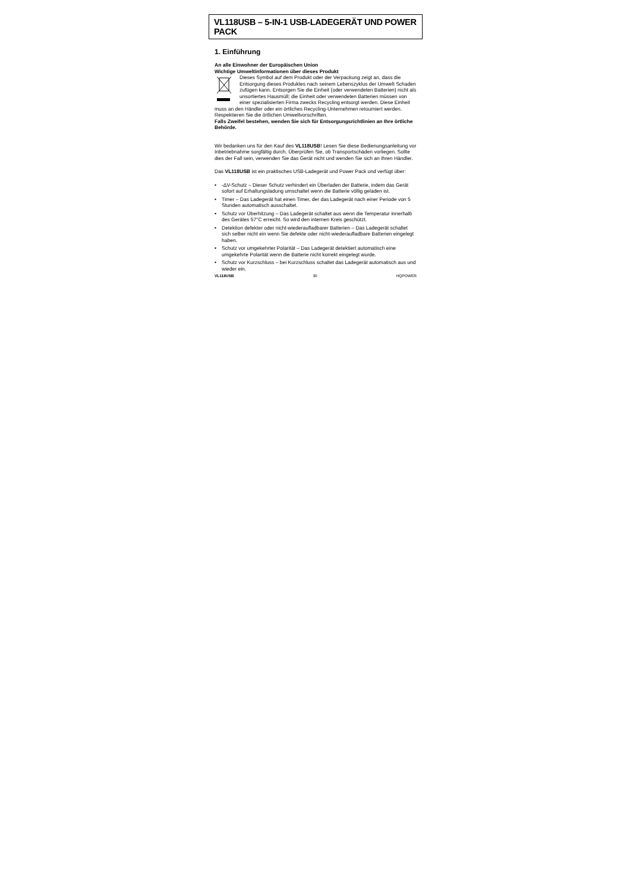VL118USB – 5-IN-1 USB-LADEGERÄT UND POWER PACK
1. Einführung
An alle Einwohner der Europäischen Union
Wichtige Umweltinformationen über dieses Produkt
Dieses Symbol auf dem Produkt oder der Verpackung zeigt an, dass die Entsorgung dieses Produktes nach seinem Lebenszyklus der Umwelt Schaden zufügen kann. Entsorgen Sie die Einheit (oder verwendeten Batterien) nicht als unsortiertes Hausmüll; die Einheit oder verwendeten Batterien müssen von einer spezialisierten Firma zwecks Recycling entsorgt werden. Diese Einheit muss an den Händler oder ein örtliches Recycling-Unternehmen retourniert werden. Respektieren Sie die örtlichen Umweltvorschriften.
Falls Zweifel bestehen, wenden Sie sich für Entsorgungsrichtlinien an Ihre örtliche Behörde.
Wir bedanken uns für den Kauf des VL118USB! Lesen Sie diese Bedienungsanleitung vor Inbetriebnahme sorgfältig durch. Überprüfen Sie, ob Transportschäden vorliegen. Sollte dies der Fall sein, verwenden Sie das Gerät nicht und wenden Sie sich an Ihren Händler.
Das VL118USB ist ein praktisches USB-Ladegerät und Power Pack und verfügt über:
• -ΔV-Schutz – Dieser Schutz verhindert ein Überladen der Batterie, indem das Gerät sofort auf Erhaltungsladung umschaltet wenn die Batterie völlig geladen ist.
• Timer – Das Ladegerät hat einen Timer, der das Ladegerät nach einer Periode von 5 Stunden automatisch ausschaltet.
• Schutz vor Überhitzung – Das Ladegerät schaltet aus wenn die Temperatur innerhalb des Gerätes 57°C erreicht. So wird den internen Kreis geschützt.
• Detektion defekter oder nicht-wiederaufladbarer Batterien – Das Ladegerät schaltet sich selber nicht ein wenn Sie defekte oder nicht-wiederaufladbare Batterien eingelegt haben.
• Schutz vor umgekehrter Polarität – Das Ladegerät detektiert automatisch eine umgekehrte Polarität wenn die Batterie nicht korrekt eingelegt wurde.
• Schutz vor Kurzschluss – bei Kurzschluss schaltet das Ladegerät automatisch aus und wieder ein.
VL118USB 30 HQPOWER